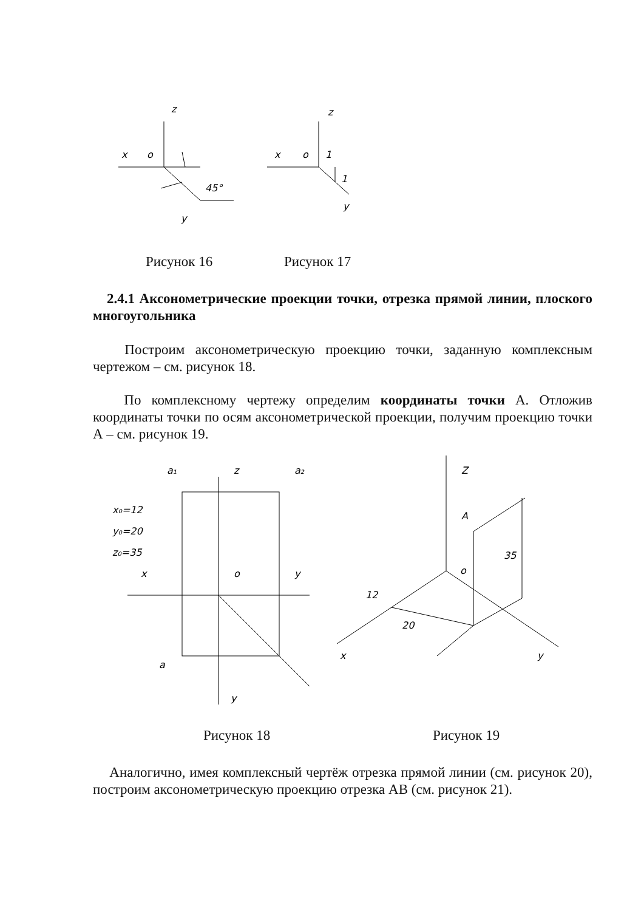z
x
o
45°
y
z
x
o
1
1
y
Рисунок 16 Рисунок 17
2.4.1 Аксонометрические проекции точки, отрезка прямой линии, плоского многоугольника
Построим аксонометрическую проекцию точки, заданную комплексным чертежом – см. рисунок 18.
По комплексному чертежу определим координаты точки А. Отложив координаты точки по осям аксонометрической проекции, получим проекцию точки А – см. рисунок 19.
a₁
z
a₂
x₀=12
y₀=20
z₀=35
x
o
y
a
y
Z
A
o
35
12
20
x
y
Рисунок 18 Рисунок 19
Аналогично, имея комплексный чертёж отрезка прямой линии (см. рисунок 20), построим аксонометрическую проекцию отрезка АВ (см. рисунок 21).